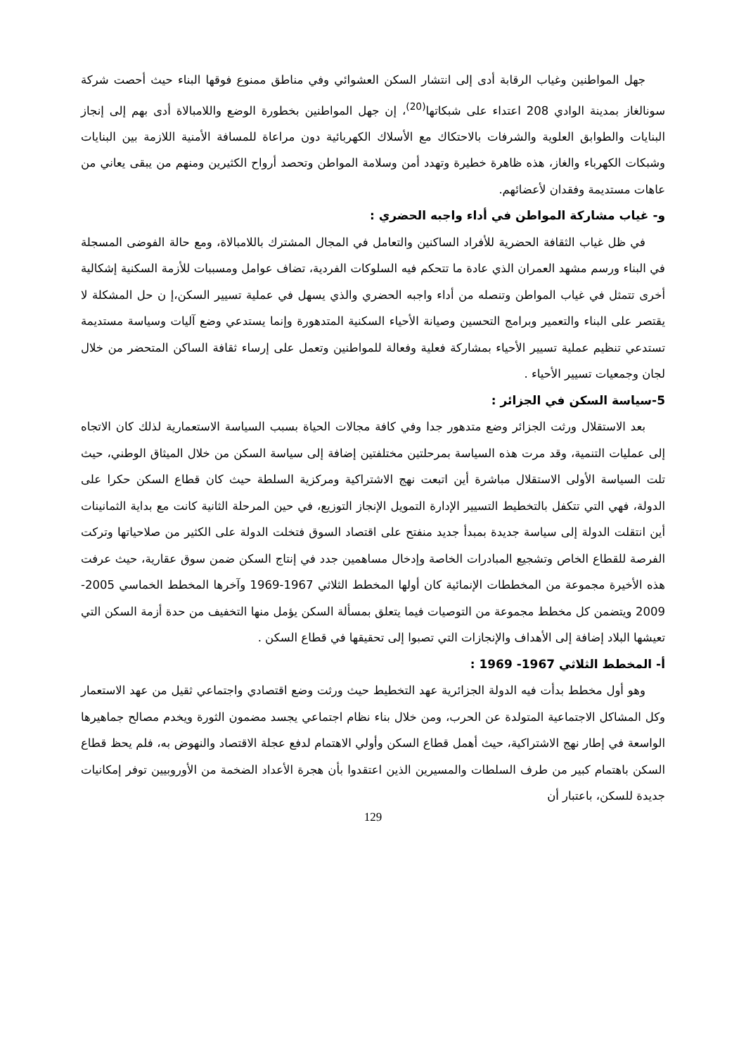جهل المواطنين وغياب الرقابة أدى إلى انتشار السكن العشوائي وفي مناطق ممنوع فوقها البناء حيث أحصت شركة سونالغاز بمدينة الوادي 208 اعتداء على شبكاتها<sup>(20)</sup>، إن جهل المواطنين بخطورة الوضع واللامبالاة أدى بهم إلى إنجاز البنايات والطوابق العلوية والشرفات بالاحتكاك مع الأسلاك الكهربائية دون مراعاة للمسافة الأمنية اللازمة بين البنايات وشبكات الكهرباء والغاز، هذه ظاهرة خطيرة وتهدد أمن وسلامة المواطن وتحصد أرواح الكثيرين ومنهم من يبقى يعاني من عاهات مستديمة وفقدان لأعضائهم.
و- غياب مشاركة المواطن في أداء واجبه الحضري :
في ظل غياب الثقافة الحضرية للأفراد الساكنين والتعامل في المجال المشترك باللامبالاة، ومع حالة الفوضى المسجلة في البناء ورسم مشهد العمران الذي عادة ما تتحكم فيه السلوكات الفردية، تضاف عوامل ومسببات للأزمة السكنية إشكالية أخرى تتمثل في غياب المواطن وتنصله من أداء واجبه الحضري والذي يسهل في عملية تسيير السكن،إ ن حل المشكلة لا يقتصر على البناء والتعمير وبرامج التحسين وصيانة الأحياء السكنية المتدهورة وإنما يستدعي وضع آليات وسياسة مستديمة تستدعي تنظيم عملية تسيير الأحياء بمشاركة فعلية وفعالة للمواطنين وتعمل على إرساء ثقافة الساكن المتحضر من خلال لجان وجمعيات تسيير الأحياء .
5-سياسة السكن في الجزائر :
بعد الاستقلال ورثت الجزائر وضع متدهور جدا وفي كافة مجالات الحياة بسبب السياسة الاستعمارية لذلك كان الاتجاه إلى عمليات التنمية، وقد مرت هذه السياسة بمرحلتين مختلفتين إضافة إلى سياسة السكن من خلال الميثاق الوطني، حيث تلت السياسة الأولى الاستقلال مباشرة أين اتبعت نهج الاشتراكية ومركزية السلطة حيث كان قطاع السكن حكرا على الدولة، فهي التي تتكفل بالتخطيط التسيير الإدارة التمويل الإنجاز التوزيع، في حين المرحلة الثانية كانت مع بداية الثمانينات أين انتقلت الدولة إلى سياسة جديدة بمبدأ جديد منفتح على اقتصاد السوق فتخلت الدولة على الكثير من صلاحياتها وتركت الفرصة للقطاع الخاص وتشجيع المبادرات الخاصة وإدخال مساهمين جدد في إنتاج السكن ضمن سوق عقارية، حيث عرفت هذه الأخيرة مجموعة من المخططات الإنمائية كان أولها المخطط الثلاثي 1967-1969 وآخرها المخطط الخماسي 2005-2009 ويتضمن كل مخطط مجموعة من التوصيات فيما يتعلق بمسألة السكن يؤمل منها التخفيف من حدة أزمة السكن التي تعيشها البلاد إضافة إلى الأهداف والإنجازات التي تصبوا إلى تحقيقها في قطاع السكن .
أ- المخطط الثلاثي 1967- 1969 :
وهو أول مخطط بدأت فيه الدولة الجزائرية عهد التخطيط حيث ورثت وضع اقتصادي واجتماعي ثقيل من عهد الاستعمار وكل المشاكل الاجتماعية المتولدة عن الحرب، ومن خلال بناء نظام اجتماعي يجسد مضمون الثورة ويخدم مصالح جماهيرها الواسعة في إطار نهج الاشتراكية، حيث أهمل قطاع السكن وأولي الاهتمام لدفع عجلة الاقتصاد والنهوض به، فلم يحظ قطاع السكن باهتمام كبير من طرف السلطات والمسيرين الذين اعتقدوا بأن هجرة الأعداد الضخمة من الأوروبيين توفر إمكانيات جديدة للسكن، باعتبار أن
129